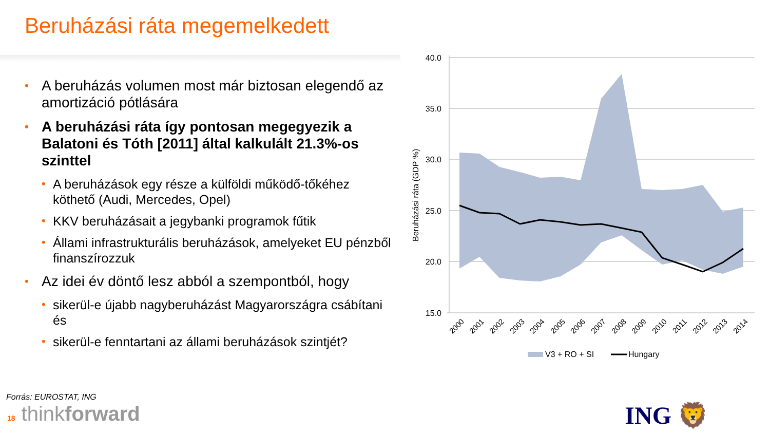Beruházási ráta megemelkedett
• A beruházás volumen most már biztosan elegendő az amortizáció pótlására
• A beruházási ráta így pontosan megegyezik a Balatoni és Tóth [2011] által kalkulált 21.3%-os szinttel
• A beruházások egy része a külföldi működő-tőkéhez köthető (Audi, Mercedes, Opel)
• KKV beruházásait a jegybanki programok fűtik
• Állami infrastrukturális beruházások, amelyeket EU pénzből finanszírozzuk
• Az idei év döntő lesz abból a szempontból, hogy
• sikerül-e újabb nagyberuházást Magyarországra csábítani és
• sikerül-e fenntartani az állami beruházások szintjét?
40.0
35.0
30.0
25.0
20.0
15.0
Beruházási ráta (GDP %)
2000
2001
2002
2003
2004
2005
2006
2007
2008
2009
2010
2011
2012
2013
2014
V3 + RO + SI
Hungary
Forrás: EUROSTAT, ING
18 thinkforward ING 🦁